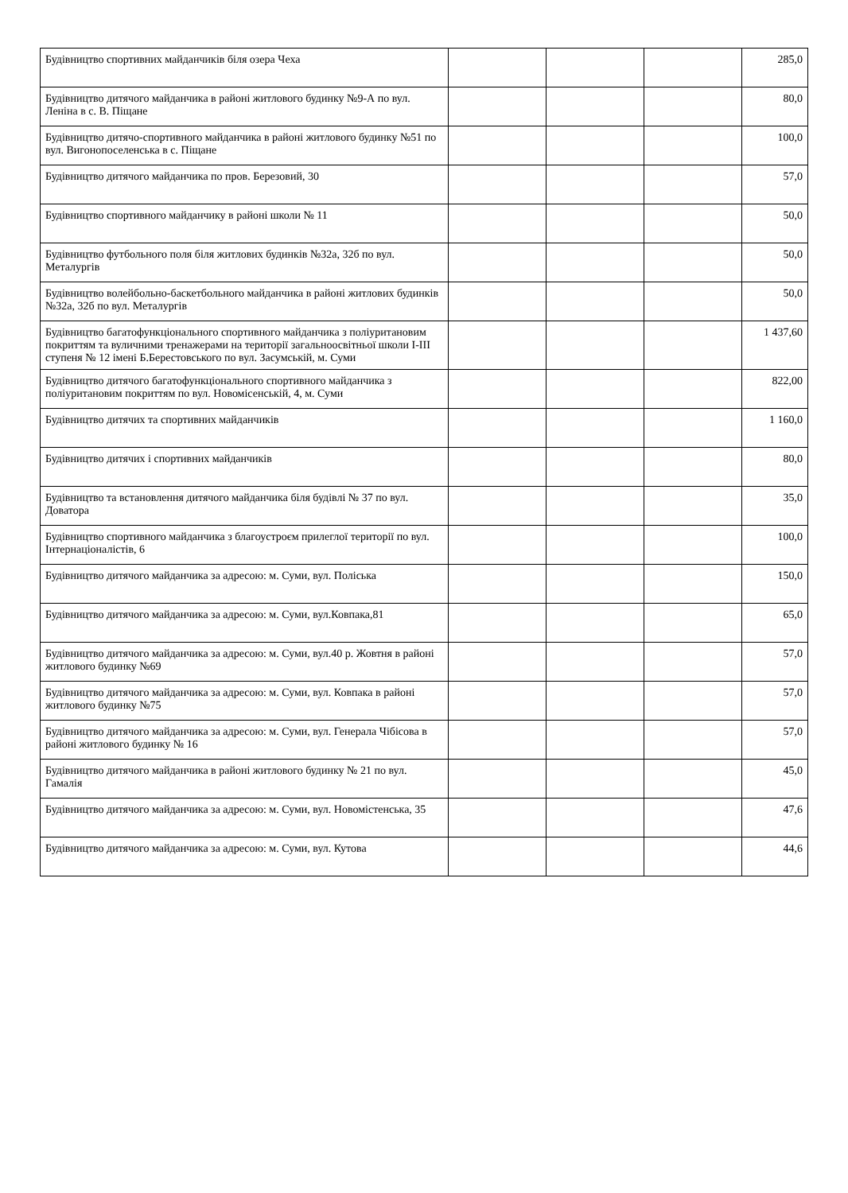| Будівництво спортивних майданчиків біля озера Чеха | | | | 285,0 |
| Будівництво дитячого майданчика в районі житлового будинку №9-А по вул. Леніна в с. В. Піщане | | | | 80,0 |
| Будівництво дитячо-спортивного майданчика в районі житлового будинку №51 по вул. Вигонопоселенська в с. Піщане | | | | 100,0 |
| Будівництво дитячого майданчика по пров. Березовий, 30 | | | | 57,0 |
| Будівництво спортивного майданчику в районі школи № 11 | | | | 50,0 |
| Будівництво футбольного поля біля житлових будинків №32а, 32б по вул. Металургів | | | | 50,0 |
| Будівництво волейбольно-баскетбольного майданчика в районі житлових будинків №32а, 32б по вул. Металургів | | | | 50,0 |
| Будівництво багатофункціонального спортивного майданчика з поліуритановим покриттям та вуличними тренажерами на території загальноосвітньої школи І-ІІІ ступеня № 12 імені Б.Берестовського по вул. Засумській, м. Суми | | | | 1 437,60 |
| Будівництво дитячого багатофункціонального спортивного майданчика з поліуритановим покриттям по вул. Новомісенській, 4, м. Суми | | | | 822,00 |
| Будівництво дитячих та спортивних майданчиків | | | | 1 160,0 |
| Будівництво дитячих і спортивних майданчиків | | | | 80,0 |
| Будівництво та встановлення дитячого майданчика біля будівлі № 37 по вул. Доватора | | | | 35,0 |
| Будівництво спортивного майданчика з благоустроєм прилеглої території по вул. Інтернаціоналістів, 6 | | | | 100,0 |
| Будівництво дитячого майданчика за адресою: м. Суми, вул. Поліська | | | | 150,0 |
| Будівництво дитячого майданчика за адресою: м. Суми, вул.Ковпака,81 | | | | 65,0 |
| Будівництво дитячого майданчика за адресою: м. Суми, вул.40 р. Жовтня в районі житлового будинку №69 | | | | 57,0 |
| Будівництво дитячого майданчика за адресою: м. Суми, вул. Ковпака в районі житлового будинку №75 | | | | 57,0 |
| Будівництво дитячого майданчика за адресою: м. Суми, вул. Генерала Чібісова в районі житлового будинку № 16 | | | | 57,0 |
| Будівництво дитячого майданчика в районі житлового будинку № 21 по вул. Гамалія | | | | 45,0 |
| Будівництво дитячого майданчика за адресою: м. Суми, вул. Новомістенська, 35 | | | | 47,6 |
| Будівництво дитячого майданчика за адресою: м. Суми, вул. Кутова | | | | 44,6 |